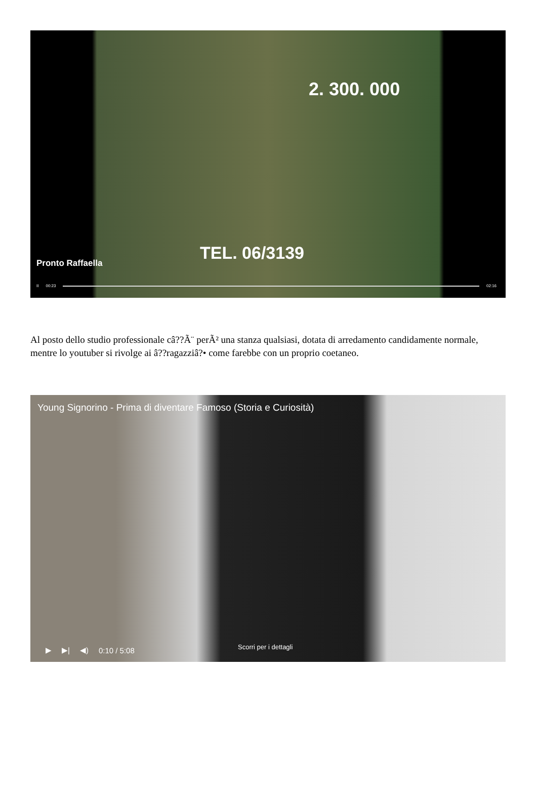2. 300. 000
TEL. 06/3139
Pronto Raffaella
II 00:23 02:16
Al posto dello studio professionale câ??Ã¨ perÃ² una stanza qualsiasi, dotata di arredamento candidamente normale, mentre lo youtuber si rivolge ai â??ragazziâ?• come farebbe con un proprio coetaneo.
Young Signorino - Prima di diventare Famoso (Storia e Curiosità)
Scorri per i dettagli
▶ ▶| ◀) 0:10 / 5:08